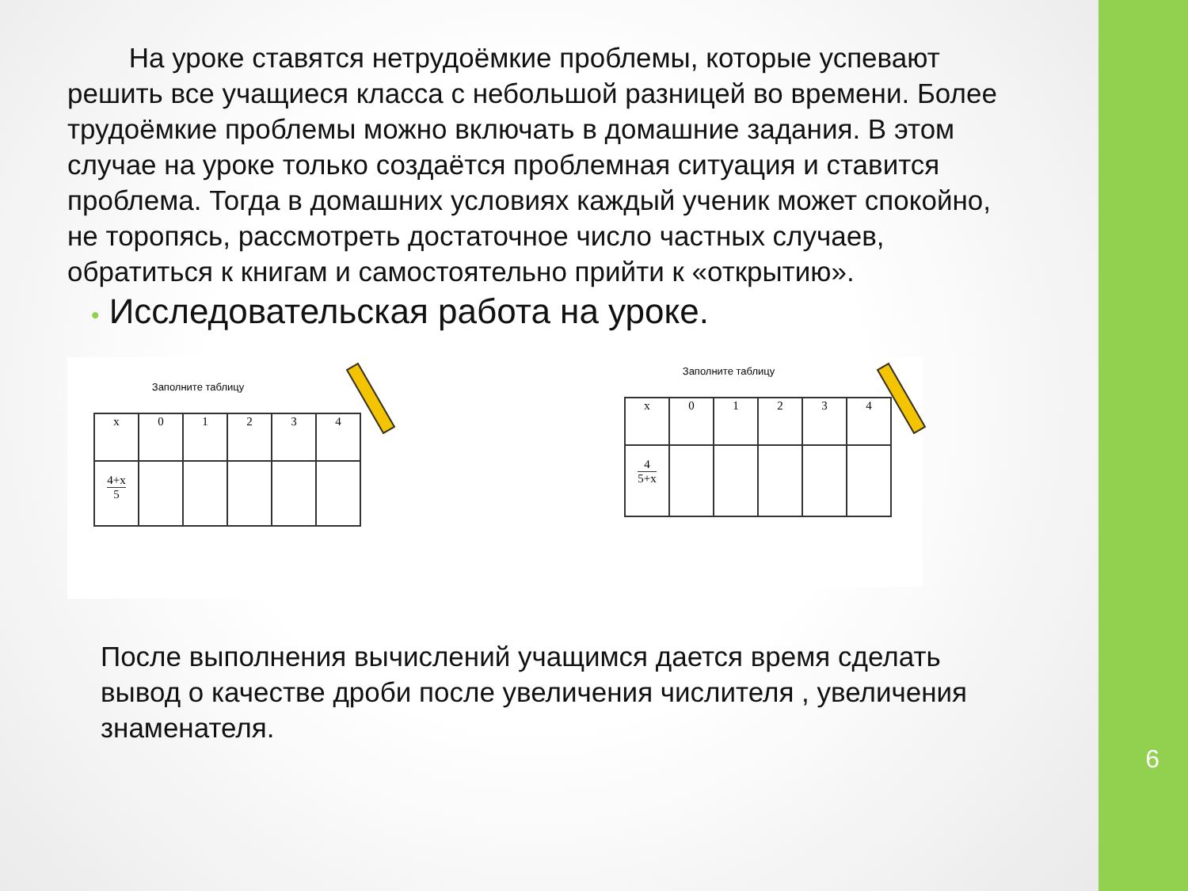6
На уроке ставятся нетрудоёмкие проблемы, которые успевают решить все учащиеся класса с небольшой разницей во времени. Более трудоёмкие проблемы можно включать в домашние задания. В этом случае на уроке только создаётся проблемная ситуация и ставится проблема. Тогда в домашних условиях каждый ученик может спокойно, не торопясь, рассмотреть достаточное число частных случаев, обратиться к книгам и самостоятельно прийти к «открытию».
• Исследовательская работа на уроке.
Заполните таблицу
| x | 0 | 1 | 2 | 3 | 4 |
| 4+x 5 | | | | | |
Заполните таблицу
| x | 0 | 1 | 2 | 3 | 4 |
| 4 5+x | | | | | |
После выполнения вычислений учащимся дается время сделать вывод о качестве дроби после увеличения числителя , увеличения знаменателя.